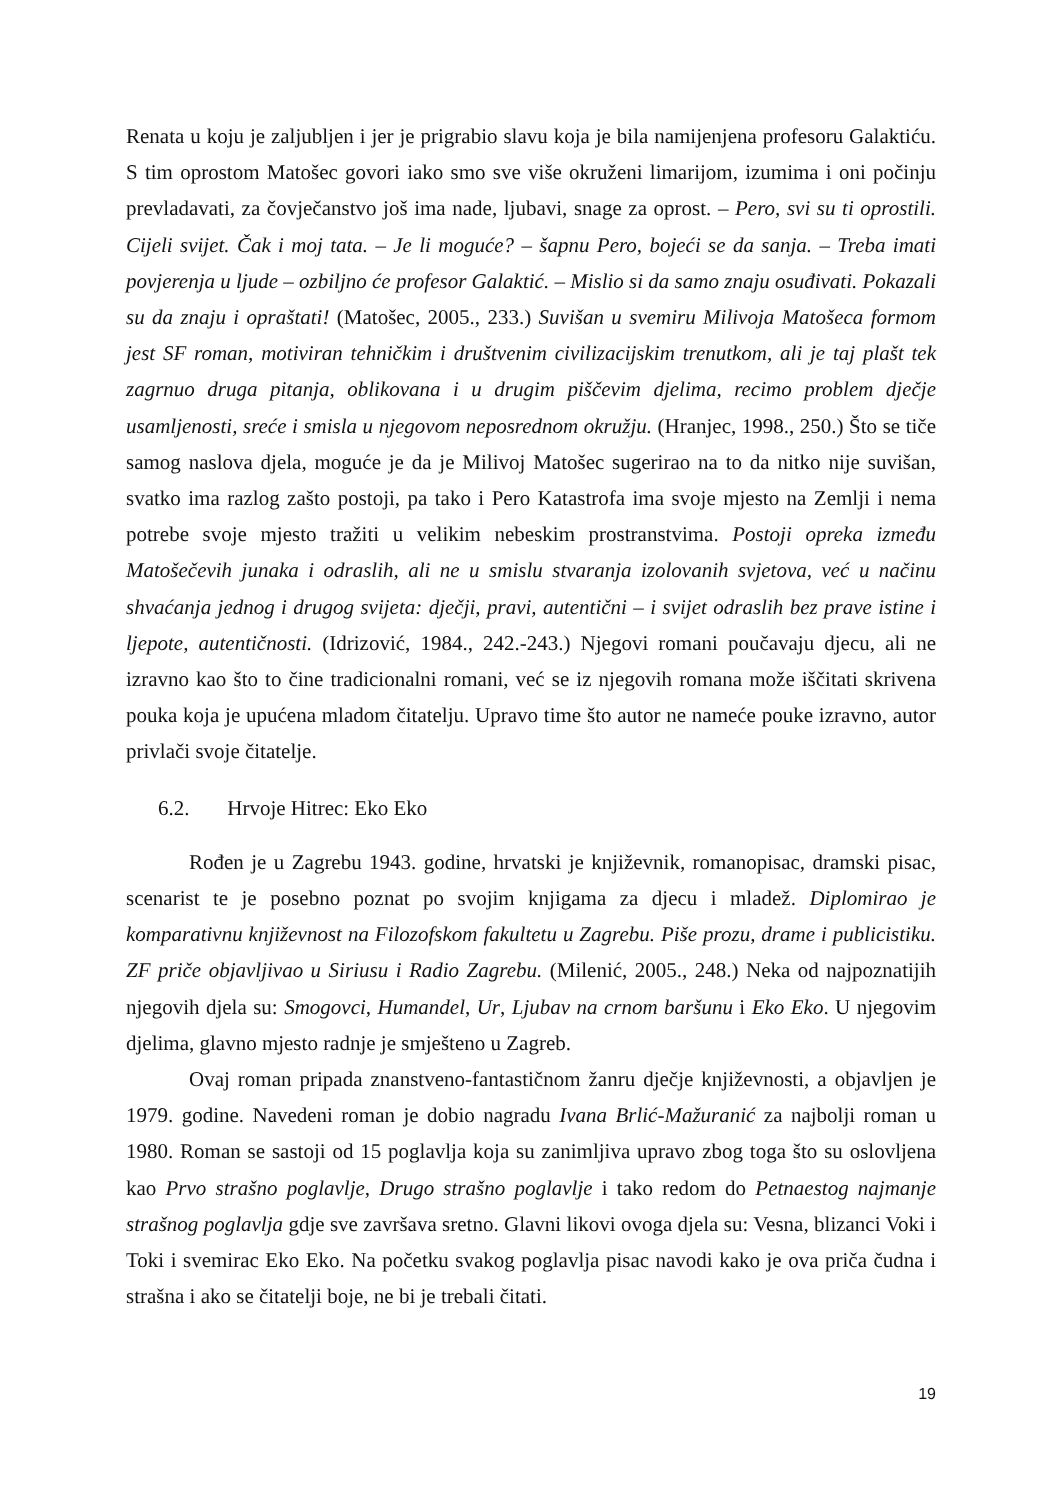Renata u koju je zaljubljen i jer je prigrabio slavu koja je bila namijenjena profesoru Galaktiću. S tim oprostom Matošec govori iako smo sve više okruženi limarijom, izumima i oni počinju prevladavati, za čovječanstvo još ima nade, ljubavi, snage za oprost. – Pero, svi su ti oprostili. Cijeli svijet. Čak i moj tata. – Je li moguće? – šapnu Pero, bojeći se da sanja. – Treba imati povjerenja u ljude – ozbiljno će profesor Galaktić. – Mislio si da samo znaju osuđivati. Pokazali su da znaju i opraštati! (Matošec, 2005., 233.) Suvišan u svemiru Milivoja Matošeca formom jest SF roman, motiviran tehničkim i društvenim civilizacijskim trenutkom, ali je taj plašt tek zagrnuo druga pitanja, oblikovana i u drugim piščevim djelima, recimo problem dječje usamljenosti, sreće i smisla u njegovom neposrednom okružju. (Hranjec, 1998., 250.) Što se tiče samog naslova djela, moguće je da je Milivoj Matošec sugerirao na to da nitko nije suvišan, svatko ima razlog zašto postoji, pa tako i Pero Katastrofa ima svoje mjesto na Zemlji i nema potrebe svoje mjesto tražiti u velikim nebeskim prostranstvima. Postoji opreka između Matošečevih junaka i odraslih, ali ne u smislu stvaranja izolovanih svjetova, već u načinu shvaćanja jednog i drugog svijeta: dječji, pravi, autentični – i svijet odraslih bez prave istine i ljepote, autentičnosti. (Idrizović, 1984., 242.-243.) Njegovi romani poučavaju djecu, ali ne izravno kao što to čine tradicionalni romani, već se iz njegovih romana može iščitati skrivena pouka koja je upućena mladom čitatelju. Upravo time što autor ne nameće pouke izravno, autor privlači svoje čitatelje.
6.2. Hrvoje Hitrec: Eko Eko
Rođen je u Zagrebu 1943. godine, hrvatski je književnik, romanopisac, dramski pisac, scenarist te je posebno poznat po svojim knjigama za djecu i mladež. Diplomirao je komparativnu književnost na Filozofskom fakultetu u Zagrebu. Piše prozu, drame i publicistiku. ZF priče objavljivao u Siriusu i Radio Zagrebu. (Milenić, 2005., 248.) Neka od najpoznatijih njegovih djela su: Smogovci, Humandel, Ur, Ljubav na crnom baršunu i Eko Eko. U njegovim djelima, glavno mjesto radnje je smješteno u Zagreb.
Ovaj roman pripada znanstveno-fantastičnom žanru dječje književnosti, a objavljen je 1979. godine. Navedeni roman je dobio nagradu Ivana Brlić-Mažuranić za najbolji roman u 1980. Roman se sastoji od 15 poglavlja koja su zanimljiva upravo zbog toga što su oslovljena kao Prvo strašno poglavlje, Drugo strašno poglavlje i tako redom do Petnaestog najmanje strašnog poglavlja gdje sve završava sretno. Glavni likovi ovoga djela su: Vesna, blizanci Voki i Toki i svemirac Eko Eko. Na početku svakog poglavlja pisac navodi kako je ova priča čudna i strašna i ako se čitatelji boje, ne bi je trebali čitati.
19